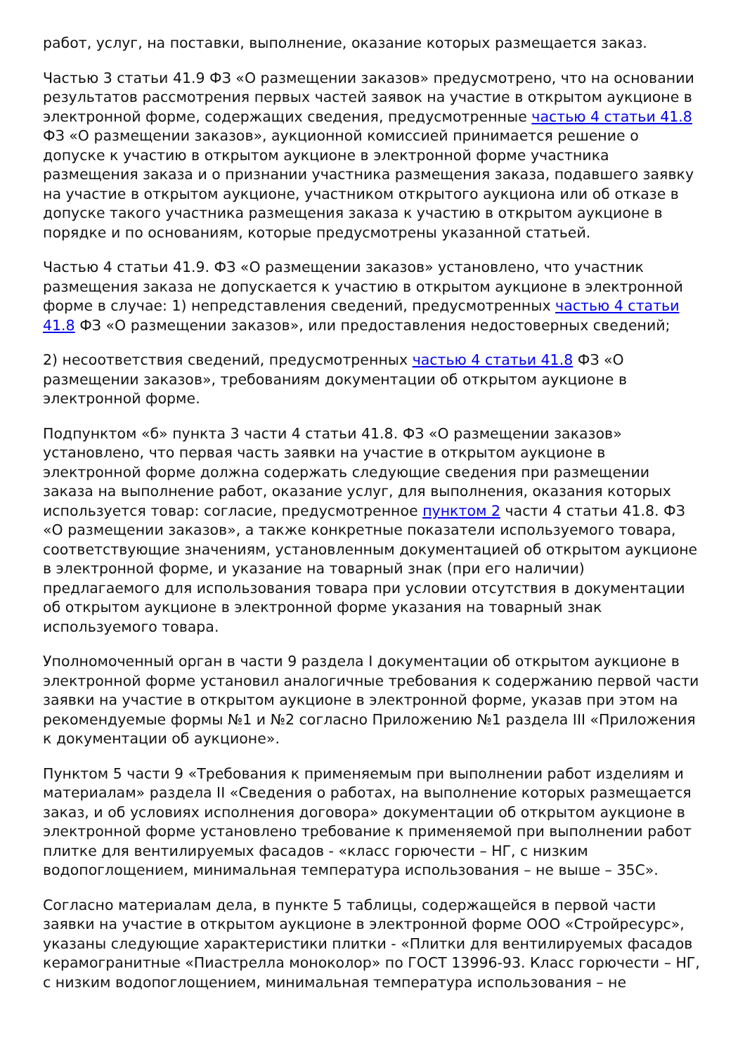работ, услуг, на поставки, выполнение, оказание которых размещается заказ.
Частью 3 статьи 41.9 ФЗ «О размещении заказов» предусмотрено, что на основании результатов рассмотрения первых частей заявок на участие в открытом аукционе в электронной форме, содержащих сведения, предусмотренные частью 4 статьи 41.8 ФЗ «О размещении заказов», аукционной комиссией принимается решение о допуске к участию в открытом аукционе в электронной форме участника размещения заказа и о признании участника размещения заказа, подавшего заявку на участие в открытом аукционе, участником открытого аукциона или об отказе в допуске такого участника размещения заказа к участию в открытом аукционе в порядке и по основаниям, которые предусмотрены указанной статьей.
Частью 4 статьи 41.9. ФЗ «О размещении заказов» установлено, что участник размещения заказа не допускается к участию в открытом аукционе в электронной форме в случае: 1) непредставления сведений, предусмотренных частью 4 статьи 41.8 ФЗ «О размещении заказов», или предоставления недостоверных сведений;
2) несоответствия сведений, предусмотренных частью 4 статьи 41.8 ФЗ «О размещении заказов», требованиям документации об открытом аукционе в электронной форме.
Подпунктом «б» пункта 3 части 4 статьи 41.8. ФЗ «О размещении заказов» установлено, что первая часть заявки на участие в открытом аукционе в электронной форме должна содержать следующие сведения при размещении заказа на выполнение работ, оказание услуг, для выполнения, оказания которых используется товар: согласие, предусмотренное пунктом 2 части 4 статьи 41.8. ФЗ «О размещении заказов», а также конкретные показатели используемого товара, соответствующие значениям, установленным документацией об открытом аукционе в электронной форме, и указание на товарный знак (при его наличии) предлагаемого для использования товара при условии отсутствия в документации об открытом аукционе в электронной форме указания на товарный знак используемого товара.
Уполномоченный орган в части 9 раздела I документации об открытом аукционе в электронной форме установил аналогичные требования к содержанию первой части заявки на участие в открытом аукционе в электронной форме, указав при этом на рекомендуемые формы №1 и №2 согласно Приложению №1 раздела III «Приложения к документации об аукционе».
Пунктом 5 части 9 «Требования к применяемым при выполнении работ изделиям и материалам» раздела II «Сведения о работах, на выполнение которых размещается заказ, и об условиях исполнения договора» документации об открытом аукционе в электронной форме установлено требование к применяемой при выполнении работ плитке для вентилируемых фасадов - «класс горючести – НГ, с низким водопоглощением, минимальная температура использования – не выше – 35С».
Согласно материалам дела, в пункте 5 таблицы, содержащейся в первой части заявки на участие в открытом аукционе в электронной форме ООО «Стройресурс», указаны следующие характеристики плитки - «Плитки для вентилируемых фасадов керамогранитные «Пиастрелла моноколор» по ГОСТ 13996-93. Класс горючести – НГ, с низким водопоглощением, минимальная температура использования – не